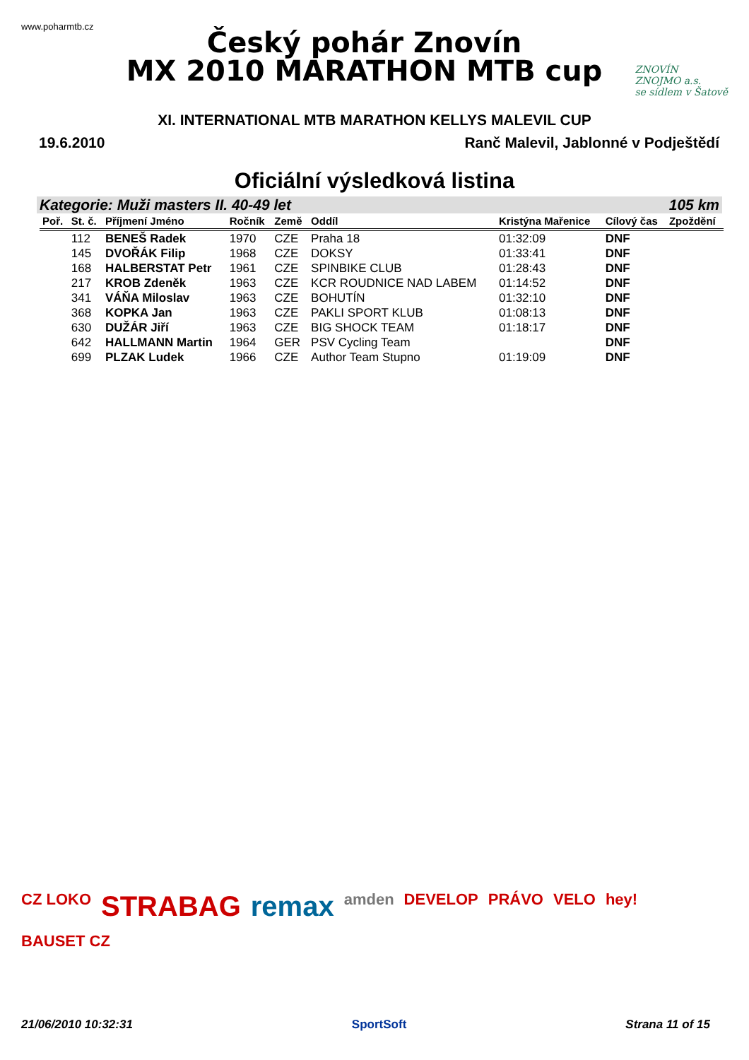www.poharmtb.cz
Český pohár Znovín
MX 2010 MARATHON MTB cup
ZNOVÍN
ZNOJMO a.s.
se sídlem v Šatově
XI. INTERNATIONAL MTB MARATHON KELLYS MALEVIL CUP
19.6.2010 Ranč Malevil, Jablonné v Podještědí
Oficiální výsledková listina
Kategorie: Muži masters II. 40-49 let 105 km
| Poř. | St. č. | Příjmení Jméno | Ročník | Země | Oddíl | Kristýna Mařenice | Cílový čas | Zpoždění |
| --- | --- | --- | --- | --- | --- | --- | --- | --- |
| | 112 | BENEŠ Radek | 1970 | CZE | Praha 18 | 01:32:09 | DNF | |
| | 145 | DVOŘÁK Filip | 1968 | CZE | DOKSY | 01:33:41 | DNF | |
| | 168 | HALBERSTAT Petr | 1961 | CZE | SPINBIKE CLUB | 01:28:43 | DNF | |
| | 217 | KROB Zdeněk | 1963 | CZE | KCR ROUDNICE NAD LABEM | 01:14:52 | DNF | |
| | 341 | VÁŇA Miloslav | 1963 | CZE | BOHUTÍN | 01:32:10 | DNF | |
| | 368 | KOPKA Jan | 1963 | CZE | PAKLI SPORT KLUB | 01:08:13 | DNF | |
| | 630 | DUŽÁR Jiří | 1963 | CZE | BIG SHOCK TEAM | 01:18:17 | DNF | |
| | 642 | HALLMANN Martin | 1964 | GER | PSV Cycling Team | | DNF | |
| | 699 | PLZAK Ludek | 1966 | CZE | Author Team Stupno | 01:19:09 | DNF | |
CZ LOKO STRABAG remax amden DEVELOP PRÁVO VELO hey! BAUSET CZ
21/06/2010 10:32:31 SportSoft Strana 11 of 15